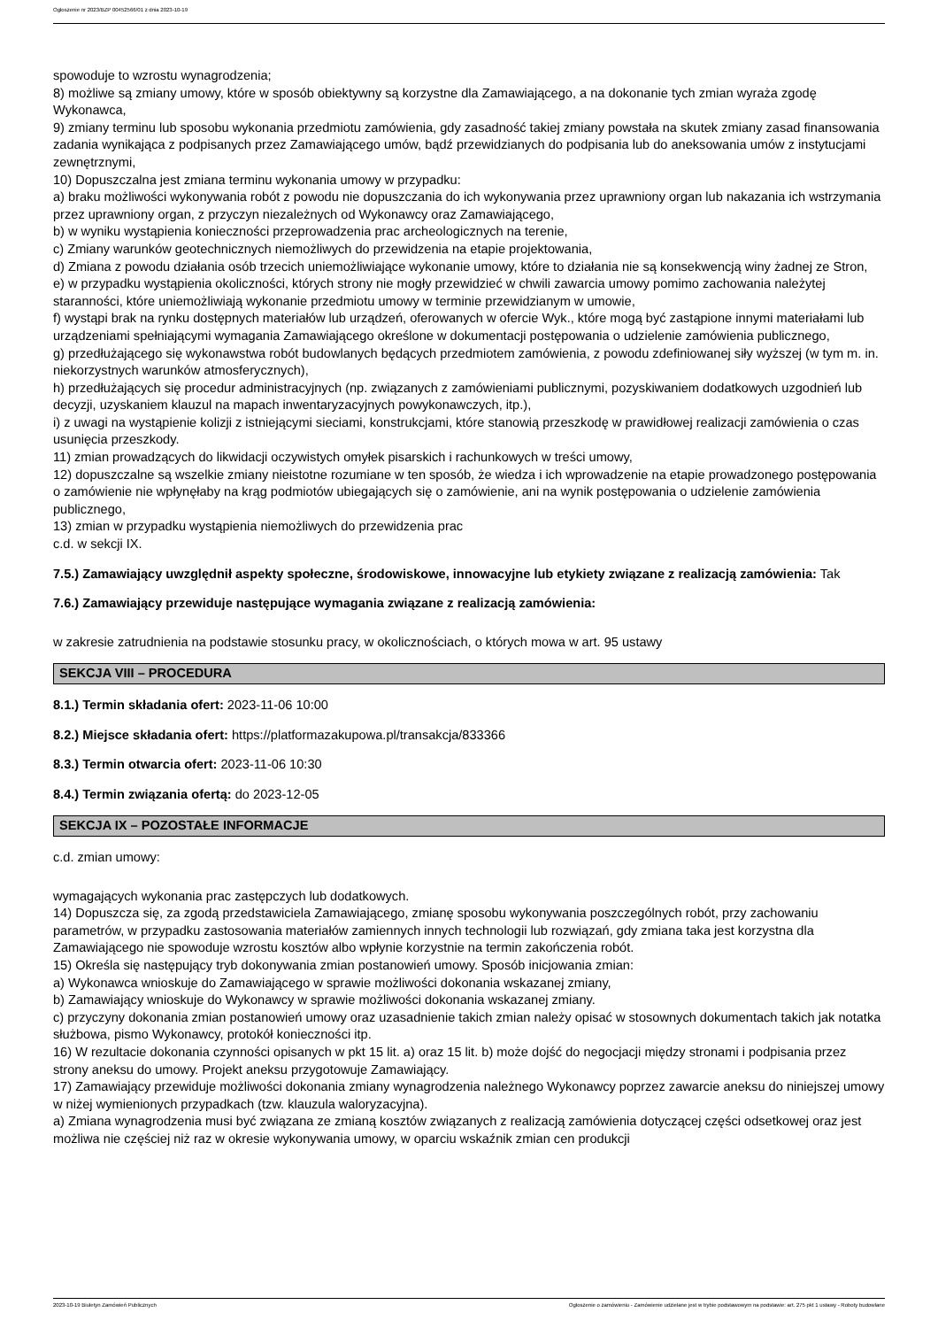Ogłoszenie nr 2023/BZP 00452566/01 z dnia 2023-10-19
spowoduje to wzrostu wynagrodzenia;
8) możliwe są zmiany umowy, które w sposób obiektywny są korzystne dla Zamawiającego, a na dokonanie tych zmian wyraża zgodę Wykonawca,
9) zmiany terminu lub sposobu wykonania przedmiotu zamówienia, gdy zasadność takiej zmiany powstała na skutek zmiany zasad finansowania zadania wynikająca z podpisanych przez Zamawiającego umów, bądź przewidzianych do podpisania lub do aneksowania umów z instytucjami zewnętrznymi,
10) Dopuszczalna jest zmiana terminu wykonania umowy w przypadku:
a) braku możliwości wykonywania robót z powodu nie dopuszczania do ich wykonywania przez uprawniony organ lub nakazania ich wstrzymania przez uprawniony organ, z przyczyn niezależnych od Wykonawcy oraz Zamawiającego,
b) w wyniku wystąpienia konieczności przeprowadzenia prac archeologicznych na terenie,
c) Zmiany warunków geotechnicznych niemożliwych do przewidzenia na etapie projektowania,
d) Zmiana z powodu działania osób trzecich uniemożliwiające wykonanie umowy, które to działania nie są konsekwencją winy żadnej ze Stron,
e) w przypadku wystąpienia okoliczności, których strony nie mogły przewidzieć w chwili zawarcia umowy pomimo zachowania należytej staranności, które uniemożliwiają wykonanie przedmiotu umowy w terminie przewidzianym w umowie,
f) wystąpi brak na rynku dostępnych materiałów lub urządzeń, oferowanych w ofercie Wyk., które mogą być zastąpione innymi materiałami lub urządzeniami spełniającymi wymagania Zamawiającego określone w dokumentacji postępowania o udzielenie zamówienia publicznego,
g) przedłużającego się wykonawstwa robót budowlanych będących przedmiotem zamówienia, z powodu zdefiniowanej siły wyższej (w tym m. in. niekorzystnych warunków atmosferycznych),
h) przedłużających się procedur administracyjnych (np. związanych z zamówieniami publicznymi, pozyskiwaniem dodatkowych uzgodnień lub decyzji, uzyskaniem klauzul na mapach inwentaryzacyjnych powykonawczych, itp.),
i) z uwagi na wystąpienie kolizji z istniejącymi sieciami, konstrukcjami, które stanowią przeszkodę w prawidłowej realizacji zamówienia o czas usunięcia przeszkody.
11) zmian prowadzących do likwidacji oczywistych omyłek pisarskich i rachunkowych w treści umowy,
12) dopuszczalne są wszelkie zmiany nieistotne rozumiane w ten sposób, że wiedza i ich wprowadzenie na etapie prowadzonego postępowania o zamówienie nie wpłynęłaby na krąg podmiotów ubiegających się o zamówienie, ani na wynik postępowania o udzielenie zamówienia publicznego,
13) zmian w przypadku wystąpienia niemożliwych do przewidzenia prac
c.d. w sekcji IX.
7.5.) Zamawiający uwzględnił aspekty społeczne, środowiskowe, innowacyjne lub etykiety związane z realizacją zamówienia: Tak
7.6.) Zamawiający przewiduje następujące wymagania związane z realizacją zamówienia:
w zakresie zatrudnienia na podstawie stosunku pracy, w okolicznościach, o których mowa w art. 95 ustawy
SEKCJA VIII – PROCEDURA
8.1.) Termin składania ofert: 2023-11-06 10:00
8.2.) Miejsce składania ofert: https://platformazakupowa.pl/transakcja/833366
8.3.) Termin otwarcia ofert: 2023-11-06 10:30
8.4.) Termin związania ofertą: do 2023-12-05
SEKCJA IX – POZOSTAŁE INFORMACJE
c.d. zmian umowy:
wymagających wykonania prac zastępczych lub dodatkowych.
14) Dopuszcza się, za zgodą przedstawiciela Zamawiającego, zmianę sposobu wykonywania poszczególnych robót, przy zachowaniu parametrów, w przypadku zastosowania materiałów zamiennych innych technologii lub rozwiązań, gdy zmiana taka jest korzystna dla Zamawiającego nie spowoduje wzrostu kosztów albo wpłynie korzystnie na termin zakończenia robót.
15) Określa się następujący tryb dokonywania zmian postanowień umowy. Sposób inicjowania zmian:
a) Wykonawca wnioskuje do Zamawiającego w sprawie możliwości dokonania wskazanej zmiany,
b) Zamawiający wnioskuje do Wykonawcy w sprawie możliwości dokonania wskazanej zmiany.
c) przyczyny dokonania zmian postanowień umowy oraz uzasadnienie takich zmian należy opisać w stosownych dokumentach takich jak notatka służbowa, pismo Wykonawcy, protokół konieczności itp.
16) W rezultacie dokonania czynności opisanych w pkt 15 lit. a) oraz 15 lit. b) może dojść do negocjacji między stronami i podpisania przez strony aneksu do umowy. Projekt aneksu przygotowuje Zamawiający.
17) Zamawiający przewiduje możliwości dokonania zmiany wynagrodzenia należnego Wykonawcy poprzez zawarcie aneksu do niniejszej umowy w niżej wymienionych przypadkach (tzw. klauzula waloryzacyjna).
a) Zmiana wynagrodzenia musi być związana ze zmianą kosztów związanych z realizacją zamówienia dotyczącej części odsetkowej oraz jest możliwa nie częściej niż raz w okresie wykonywania umowy, w oparciu wskaźnik zmian cen produkcji
2023-10-19 Biuletyn Zamówień Publicznych Ogłoszenie o zamówieniu - Zamówienie udzielane jest w trybie podstawowym na podstawie: art. 275 pkt 1 ustawy - Roboty budowlane